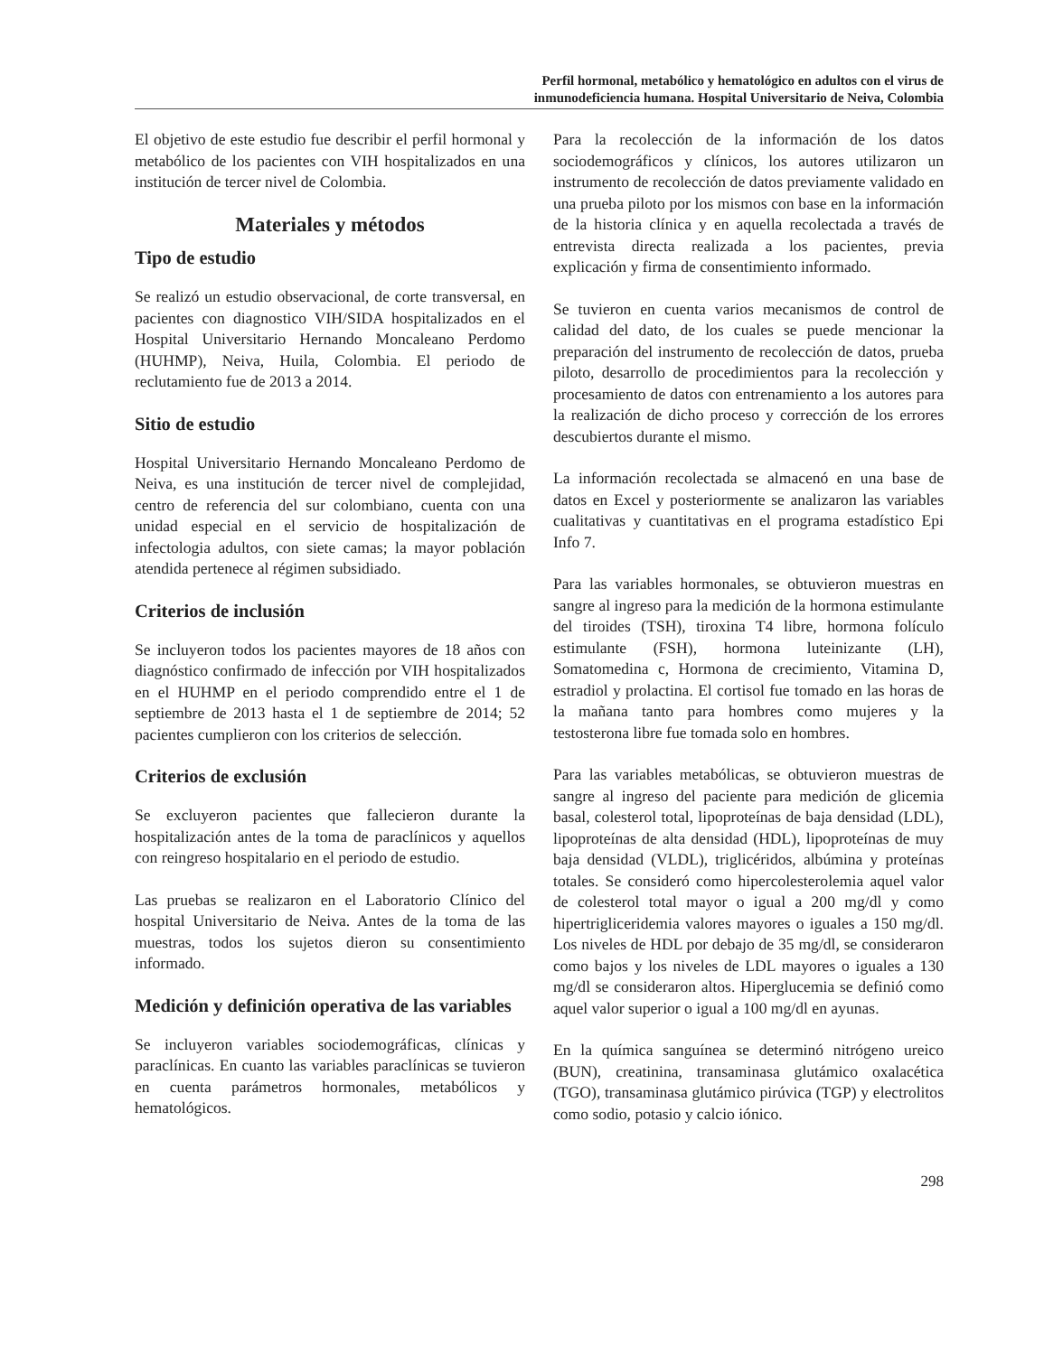Perfil hormonal, metabólico y hematológico en adultos con el virus de
inmunodeficiencia humana. Hospital Universitario de Neiva, Colombia
El objetivo de este estudio fue describir el perfil hormonal y metabólico de los pacientes con VIH hospitalizados en una institución de tercer nivel de Colombia.
Materiales y métodos
Tipo de estudio
Se realizó un estudio observacional, de corte transversal, en pacientes con diagnostico VIH/SIDA hospitalizados en el Hospital Universitario Hernando Moncaleano Perdomo (HUHMP), Neiva, Huila, Colombia. El periodo de reclutamiento fue de 2013 a 2014.
Sitio de estudio
Hospital Universitario Hernando Moncaleano Perdomo de Neiva, es una institución de tercer nivel de complejidad, centro de referencia del sur colombiano, cuenta con una unidad especial en el servicio de hospitalización de infectologia adultos, con siete camas; la mayor población atendida pertenece al régimen subsidiado.
Criterios de inclusión
Se incluyeron todos los pacientes mayores de 18 años con diagnóstico confirmado de infección por VIH hospitalizados en el HUHMP en el periodo comprendido entre el 1 de septiembre de 2013 hasta el 1 de septiembre de 2014; 52 pacientes cumplieron con los criterios de selección.
Criterios de exclusión
Se excluyeron pacientes que fallecieron durante la hospitalización antes de la toma de paraclínicos y aquellos con reingreso hospitalario en el periodo de estudio.
Las pruebas se realizaron en el Laboratorio Clínico del hospital Universitario de Neiva. Antes de la toma de las muestras, todos los sujetos dieron su consentimiento informado.
Medición y definición operativa de las variables
Se incluyeron variables sociodemográficas, clínicas y paraclínicas. En cuanto las variables paraclínicas se tuvieron en cuenta parámetros hormonales, metabólicos y hematológicos.
Para la recolección de la información de los datos sociodemográficos y clínicos, los autores utilizaron un instrumento de recolección de datos previamente validado en una prueba piloto por los mismos con base en la información de la historia clínica y en aquella recolectada a través de entrevista directa realizada a los pacientes, previa explicación y firma de consentimiento informado.
Se tuvieron en cuenta varios mecanismos de control de calidad del dato, de los cuales se puede mencionar la preparación del instrumento de recolección de datos, prueba piloto, desarrollo de procedimientos para la recolección y procesamiento de datos con entrenamiento a los autores para la realización de dicho proceso y corrección de los errores descubiertos durante el mismo.
La información recolectada se almacenó en una base de datos en Excel y posteriormente se analizaron las variables cualitativas y cuantitativas en el programa estadístico Epi Info 7.
Para las variables hormonales, se obtuvieron muestras en sangre al ingreso para la medición de la hormona estimulante del tiroides (TSH), tiroxina T4 libre, hormona folículo estimulante (FSH), hormona luteinizante (LH), Somatomedina c, Hormona de crecimiento, Vitamina D, estradiol y prolactina. El cortisol fue tomado en las horas de la mañana tanto para hombres como mujeres y la testosterona libre fue tomada solo en hombres.
Para las variables metabólicas, se obtuvieron muestras de sangre al ingreso del paciente para medición de glicemia basal, colesterol total, lipoproteínas de baja densidad (LDL), lipoproteínas de alta densidad (HDL), lipoproteínas de muy baja densidad (VLDL), triglicéridos, albúmina y proteínas totales. Se consideró como hipercolesterolemia aquel valor de colesterol total mayor o igual a 200 mg/dl y como hipertrigliceridemia valores mayores o iguales a 150 mg/dl. Los niveles de HDL por debajo de 35 mg/dl, se consideraron como bajos y los niveles de LDL mayores o iguales a 130 mg/dl se consideraron altos. Hiperglucemia se definió como aquel valor superior o igual a 100 mg/dl en ayunas.
En la química sanguínea se determinó nitrógeno ureico (BUN), creatinina, transaminasa glutámico oxalacética (TGO), transaminasa glutámico pirúvica (TGP) y electrolitos como sodio, potasio y calcio iónico.
298